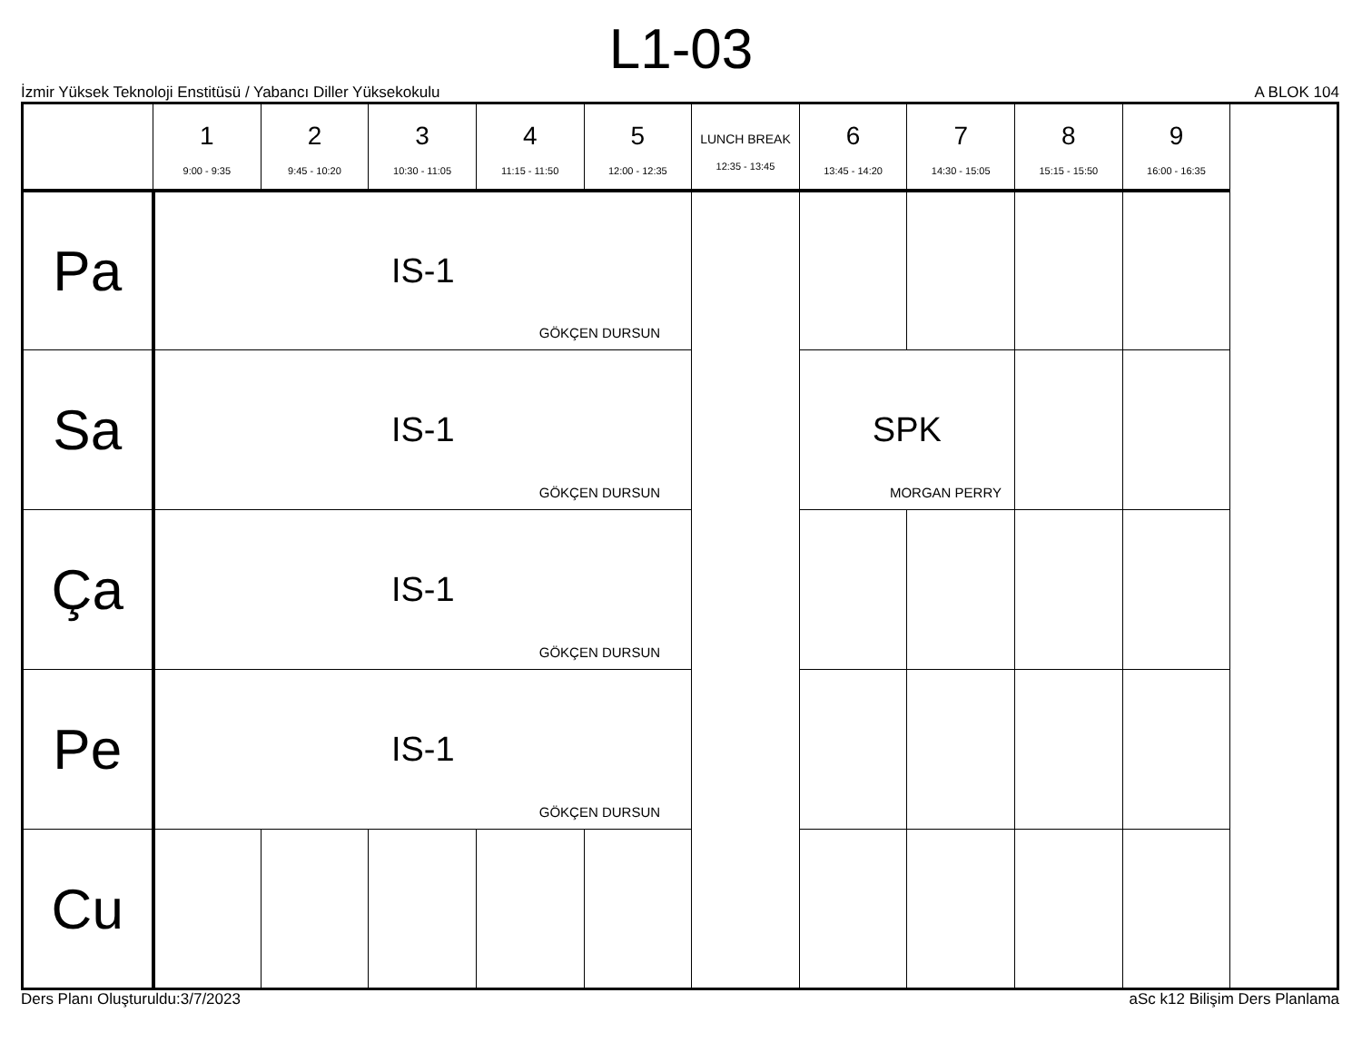L1-03
İzmir Yüksek Teknoloji Enstitüsü / Yabancı Diller Yüksekokulu A BLOK 104
| | 1 9:00 - 9:35 | 2 9:45 - 10:20 | 3 10:30 - 11:05 | 4 11:15 - 11:50 | 5 12:00 - 12:35 | LUNCH BREAK 12:35 - 13:45 | 6 13:45 - 14:20 | 7 14:30 - 15:05 | 8 15:15 - 15:50 | 9 16:00 - 16:35 |
| --- | --- | --- | --- | --- | --- | --- | --- | --- | --- | --- |
| Pa | IS-1 GÖKÇEN DURSUN | | | | | | | | | |
| Sa | IS-1 GÖKÇEN DURSUN | | | | | | SPK MORGAN PERRY | | | |
| Ça | IS-1 GÖKÇEN DURSUN | | | | | | | | | |
| Pe | IS-1 GÖKÇEN DURSUN | | | | | | | | | |
| Cu | | | | | | | | | | |
Ders Planı Oluşturuldu:3/7/2023 aSc k12 Bilişim Ders Planlama